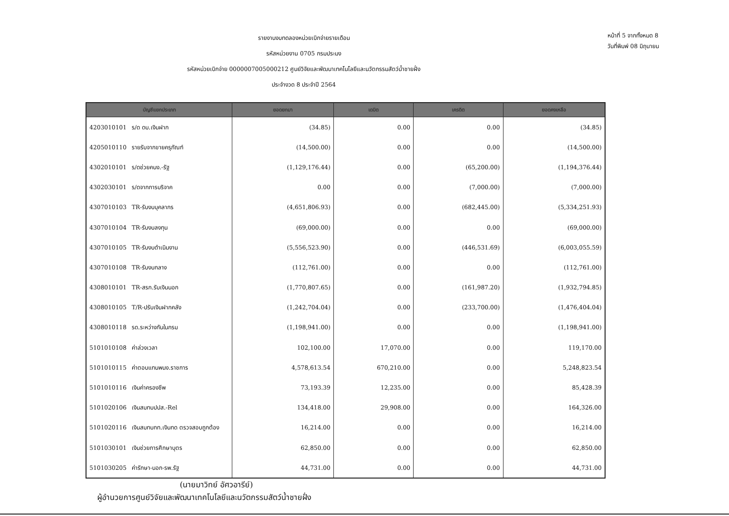รายงานงบทดลองหน่วยเบิกจ่ายรายเดือน
รหัสหน่วยงาน 0705 กรมประมง
รหัสหน่วยเบิกจ่าย 0000007005000212 ศูนย์วิจัยและพัฒนาเทคโนโลยีและนวัตกรรมสัตว์น้ำชายฝั่ง
ประจำงวด 8 ประจำปี 2564
หน้าที่ 5 จากทั้งหมด 8
วันที่พิมพ์ 08 มิถุนายน
| บัญชีแยกประเภท | | ยอดยกมา | เดบิต | เครดิต | ยอดคงเหลือ |
| --- | --- | --- | --- | --- | --- |
| 4203010101 | ร/ด ดบ.เงินฝาก | (34.85) | 0.00 | 0.00 | (34.85) |
| 4205010110 | รายรับจากขายครุภัณฑ์ | (14,500.00) | 0.00 | 0.00 | (14,500.00) |
| 4302010101 | ร/ดช่วยคนง.-รัฐ | (1,129,176.44) | 0.00 | (65,200.00) | (1,194,376.44) |
| 4302030101 | ร/ดจากการบริจาค | 0.00 | 0.00 | (7,000.00) | (7,000.00) |
| 4307010103 | TR-รับงบบุคลากร | (4,651,806.93) | 0.00 | (682,445.00) | (5,334,251.93) |
| 4307010104 | TR-รับงบลงทุน | (69,000.00) | 0.00 | 0.00 | (69,000.00) |
| 4307010105 | TR-รับงบดำเนินงาน | (5,556,523.90) | 0.00 | (446,531.69) | (6,003,055.59) |
| 4307010108 | TR-รับงบกลาง | (112,761.00) | 0.00 | 0.00 | (112,761.00) |
| 4308010101 | TR-สรก.รับเงินนอก | (1,770,807.65) | 0.00 | (161,987.20) | (1,932,794.85) |
| 4308010105 | T/R-ปรับเงินฝากคลัง | (1,242,704.04) | 0.00 | (233,700.00) | (1,476,404.04) |
| 4308010118 | รด.ระหว่างกันในกรม | (1,198,941.00) | 0.00 | 0.00 | (1,198,941.00) |
| 5101010108 | ค่าล่วงเวลา | 102,100.00 | 17,070.00 | 0.00 | 119,170.00 |
| 5101010115 | ค่าตอบแทนพนง.ราชการ | 4,578,613.54 | 670,210.00 | 0.00 | 5,248,823.54 |
| 5101010116 | เงินค่าครองชีพ | 73,193.39 | 12,235.00 | 0.00 | 85,428.39 |
| 5101020106 | เงินสมทบปปส.-Rel | 134,418.00 | 29,908.00 | 0.00 | 164,326.00 |
| 5101020116 | เงินสมทบกท.เงินทด ตรวจสอบถูกต้อง | 16,214.00 | 0.00 | 0.00 | 16,214.00 |
| 5101030101 | เงินช่วยการศึกษาบุตร | 62,850.00 | 0.00 | 0.00 | 62,850.00 |
| 5101030205 | ค่ารักษา-นอก-รพ.รัฐ | 44,731.00 | 0.00 | 0.00 | 44,731.00 |
(นายมาวิทย์ อัศวอารีย์)
ผู้อำนวยการศูนย์วิจัยและพัฒนาเทคโนโลยีและนวัตกรรมสัตว์น้ำชายฝั่ง